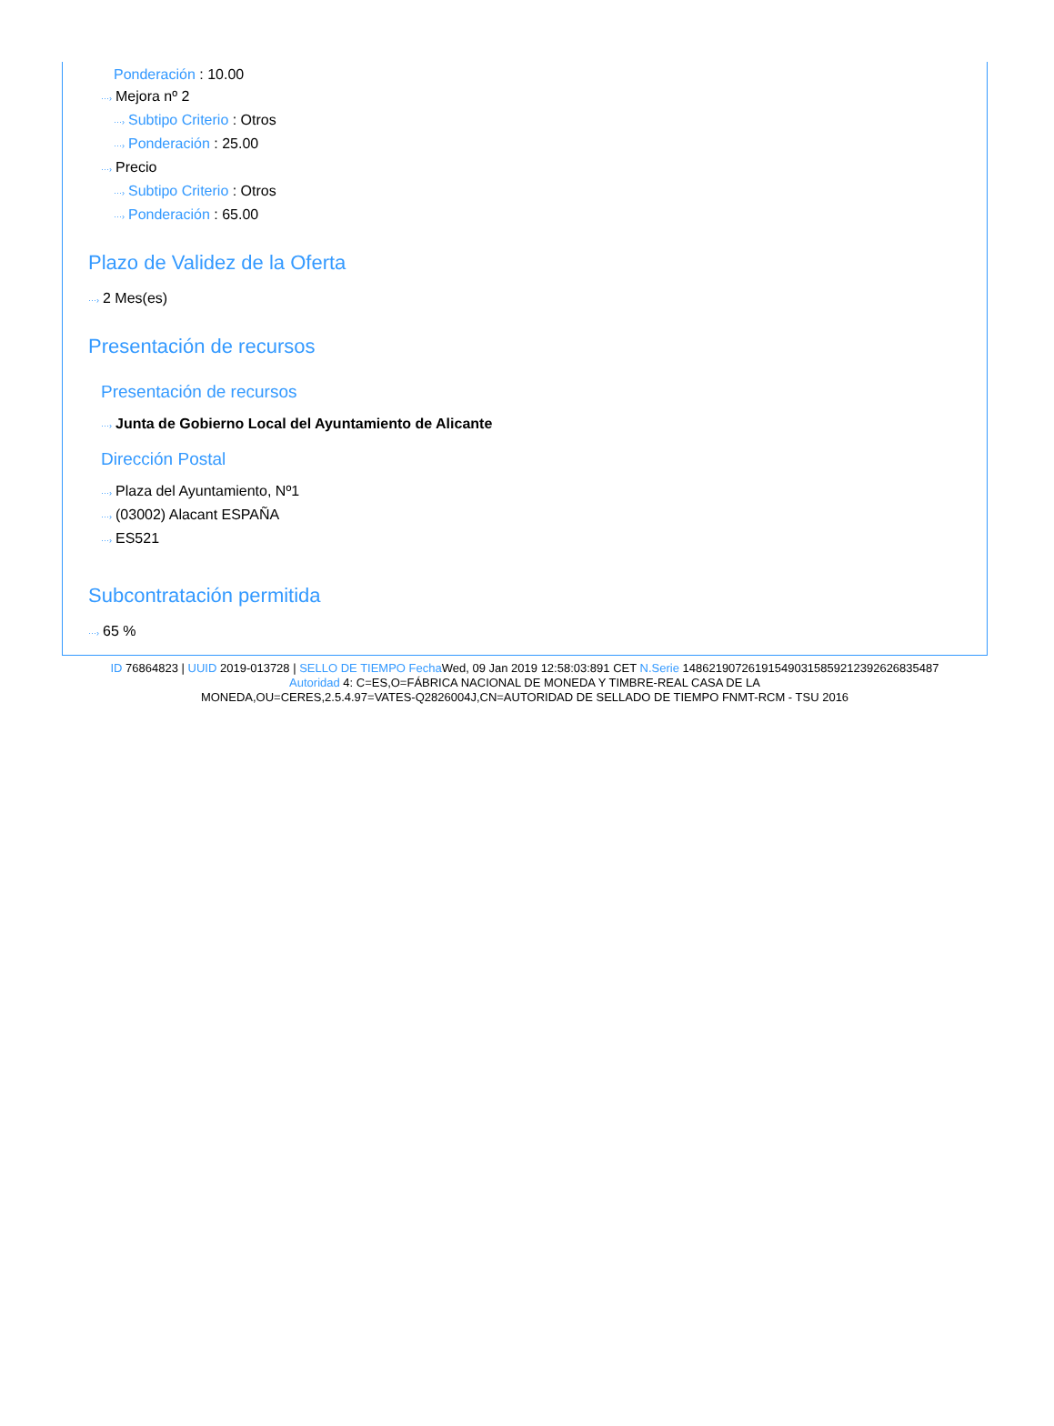Ponderación : 10.00
···› Mejora nº 2
···› Subtipo Criterio : Otros
···› Ponderación : 25.00
···› Precio
···› Subtipo Criterio : Otros
···› Ponderación : 65.00
Plazo de Validez de la Oferta
···› 2 Mes(es)
Presentación de recursos
Presentación de recursos
···› Junta de Gobierno Local del Ayuntamiento de Alicante
Dirección Postal
···› Plaza del Ayuntamiento, Nº1
···› (03002) Alacant ESPAÑA
···› ES521
Subcontratación permitida
···› 65 %
ID 76864823 | UUID 2019-013728 | SELLO DE TIEMPO Fecha Wed, 09 Jan 2019 12:58:03:891 CET N.Serie 148621907261915490315859212392626835487
Autoridad 4: C=ES,O=FÁBRICA NACIONAL DE MONEDA Y TIMBRE-REAL CASA DE LA
MONEDA,OU=CERES,2.5.4.97=VATES-Q2826004J,CN=AUTORIDAD DE SELLADO DE TIEMPO FNMT-RCM - TSU 2016